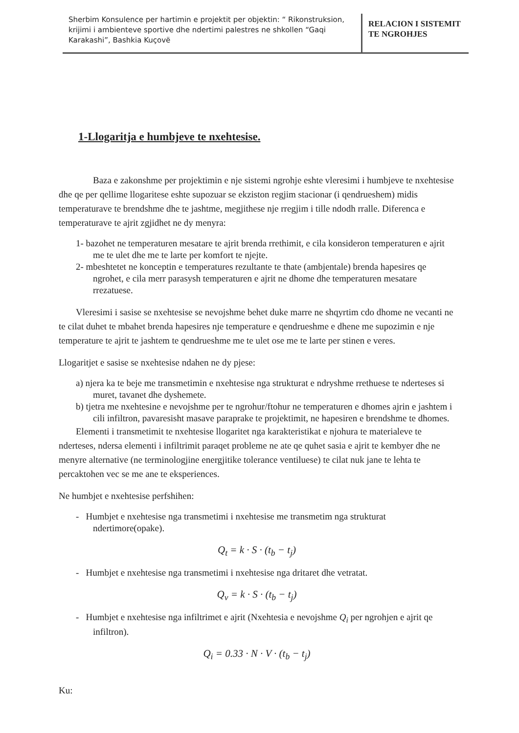| Sherbim Konsulence per hartimin e projektit per objektin: “ Rikonstruksion, krijimi i ambienteve sportive dhe ndertimi palestres ne shkollen “Gaqi Karakashi”, Bashkia Kuçovë | RELACION I SISTEMIT TE NGROHJES |
1-Llogaritja e humbjeve te nxehtesise.
Baza e zakonshme per projektimin e nje sistemi ngrohje eshte vleresimi i humbjeve te nxehtesise dhe qe per qellime llogaritese eshte supozuar se ekziston regjim stacionar (i qendrueshem) midis temperaturave te brendshme dhe te jashtme, megjithese nje rregjim i tille ndodh rralle. Diferenca e temperaturave te ajrit zgjidhet ne dy menyra:
1- bazohet ne temperaturen mesatare te ajrit brenda rrethimit, e cila konsideron temperaturen e ajrit me te ulet dhe me te larte per komfort te njejte.
2- mbeshtetet ne konceptin e temperatures rezultante te thate (ambjentale) brenda hapesires qe ngrohet, e cila merr parasysh temperaturen e ajrit ne dhome dhe temperaturen mesatare rrezatuese.
Vleresimi i sasise se nxehtesise se nevojshme behet duke marre ne shqyrtim cdo dhome ne vecanti ne te cilat duhet te mbahet brenda hapesires nje temperature e qendrueshme e dhene me supozimin e nje temperature te ajrit te jashtem te qendrueshme me te ulet ose me te larte per stinen e veres.
Llogaritjet e sasise se nxehtesise ndahen ne dy pjese:
a) njera ka te beje me transmetimin e nxehtesise nga strukturat e ndryshme rrethuese te nderteses si muret, tavanet dhe dyshemete.
b) tjetra me nxehtesine e nevojshme per te ngrohur/ftohur ne temperaturen e dhomes ajrin e jashtem i cili infiltron, pavaresisht masave paraprake te projektimit, ne hapesiren e brendshme te dhomes.
Elementi i transmetimit te nxehtesise llogaritet nga karakteristikat e njohura te materialeve te nderteses, ndersa elementi i infiltrimit paraqet probleme ne ate qe quhet sasia e ajrit te kembyer dhe ne menyre alternative (ne terminologjine energjitike tolerance ventiluese) te cilat nuk jane te lehta te percaktohen vec se me ane te eksperiences.
Ne humbjet e nxehtesise perfshihen:
- Humbjet e nxehtesise nga transmetimi i nxehtesise me transmetim nga strukturat ndertimore(opake).
Q<sub>t</sub> = k · S · (t<sub>b</sub> − t<sub>j</sub>)
- Humbjet e nxehtesise nga transmetimi i nxehtesise nga dritaret dhe vetratat.
Q<sub>v</sub> = k · S · (t<sub>b</sub> − t<sub>j</sub>)
- Humbjet e nxehtesise nga infiltrimet e ajrit (Nxehtesia e nevojshme Q<sub>i</sub> per ngrohjen e ajrit qe infiltron).
Q<sub>i</sub> = 0.33 · N · V · (t<sub>b</sub> − t<sub>j</sub>)
Ku: